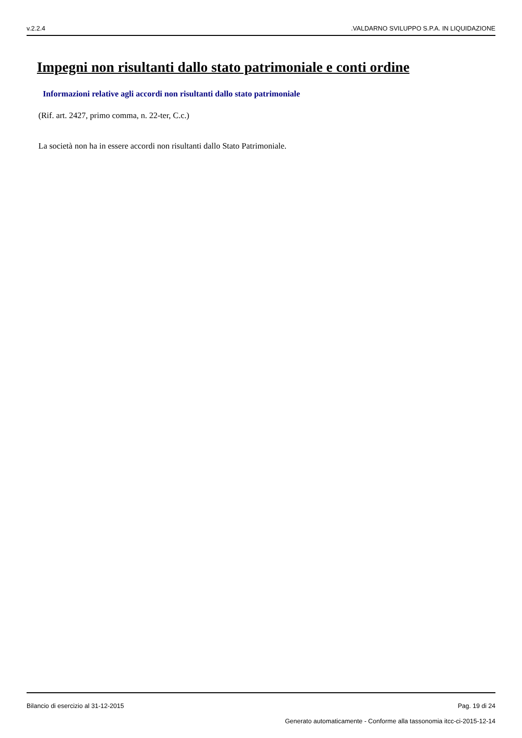v.2.2.4.VALDARNO SVILUPPO S.P.A. IN LIQUIDAZIONE
Impegni non risultanti dallo stato patrimoniale e conti ordine
Informazioni relative agli accordi non risultanti dallo stato patrimoniale
(Rif. art. 2427, primo comma, n. 22-ter, C.c.)
La società non ha in essere accordi non risultanti dallo Stato Patrimoniale.
Bilancio di esercizio al 31-12-2015 Pag. 19 di 24
Generato automaticamente - Conforme alla tassonomia itcc-ci-2015-12-14